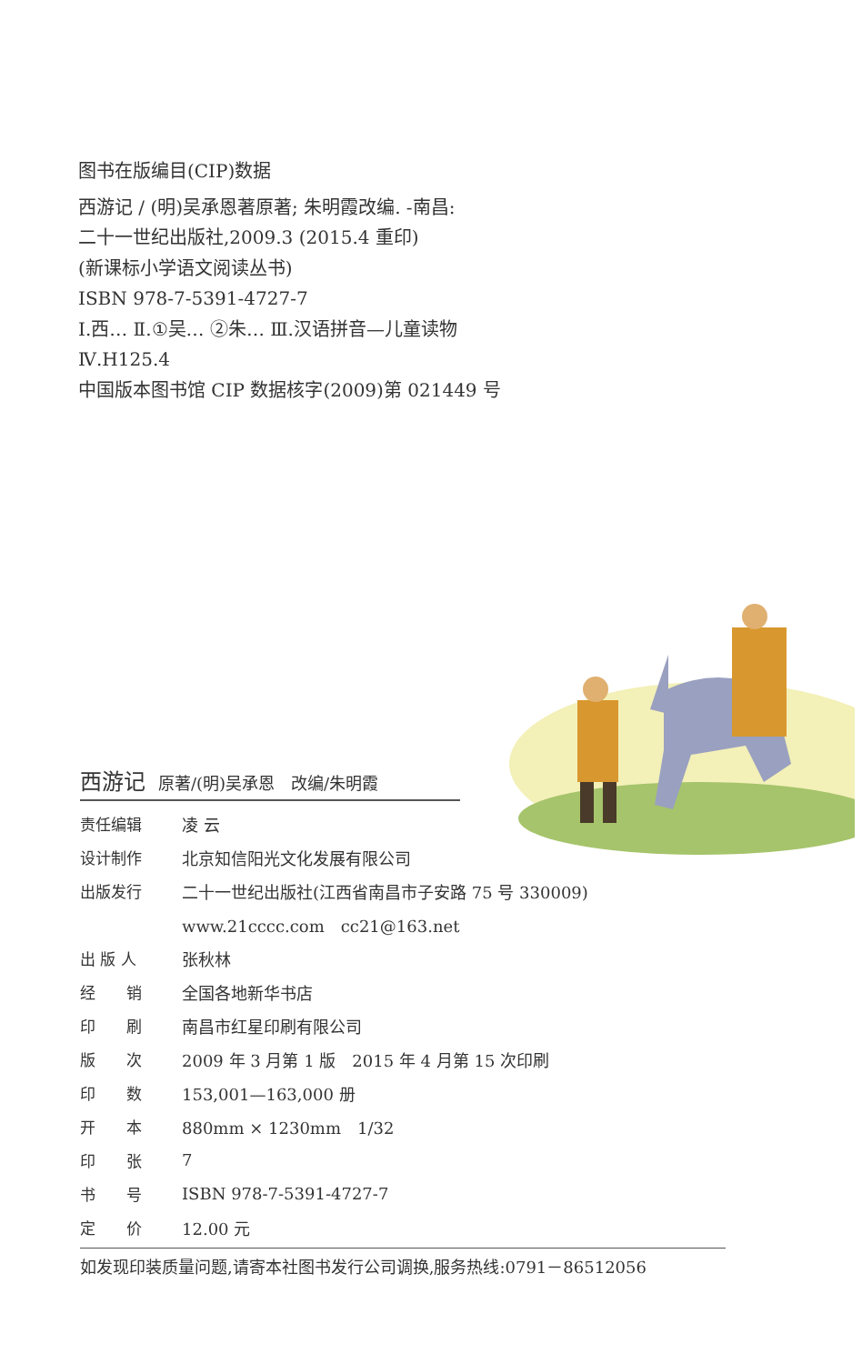图书在版编目(CIP)数据
西游记 / (明)吴承恩著原著; 朱明霞改编. -南昌:
二十一世纪出版社,2009.3 (2015.4 重印)
(新课标小学语文阅读丛书)
ISBN 978-7-5391-4727-7
Ⅰ.西… Ⅱ.①吴… ②朱… Ⅲ.汉语拼音—儿童读物
Ⅳ.H125.4
中国版本图书馆 CIP 数据核字(2009)第 021449 号
西游记 原著/(明)吴承恩　改编/朱明霞
| 责任编辑 | 凌 云 |
| 设计制作 | 北京知信阳光文化发展有限公司 |
| 出版发行 | 二十一世纪出版社(江西省南昌市子安路 75 号 330009) |
| | www.21cccc.com cc21@163.net |
| 出 版 人 | 张秋林 |
| 经 销 | 全国各地新华书店 |
| 印 刷 | 南昌市红星印刷有限公司 |
| 版 次 | 2009 年 3 月第 1 版 2015 年 4 月第 15 次印刷 |
| 印 数 | 153,001—163,000 册 |
| 开 本 | 880mm × 1230mm 1/32 |
| 印 张 | 7 |
| 书 号 | ISBN 978-7-5391-4727-7 |
| 定 价 | 12.00 元 |
如发现印装质量问题,请寄本社图书发行公司调换,服务热线:0791－86512056